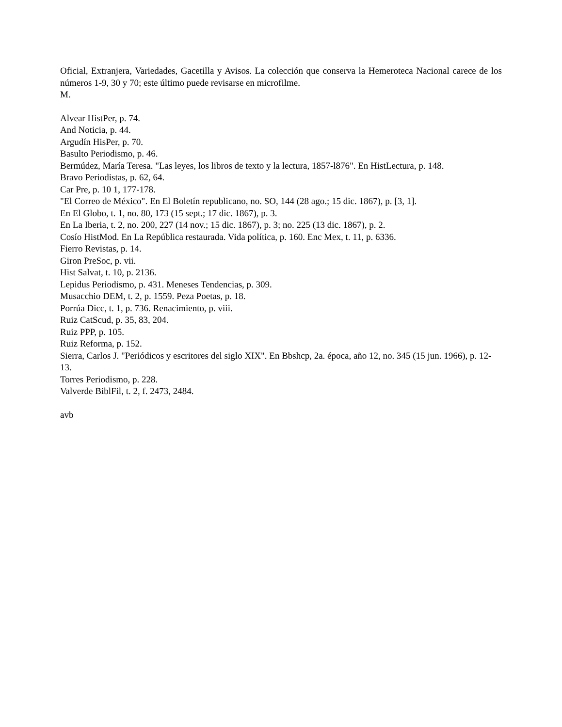Oficial, Extranjera, Variedades, Gacetilla y Avisos. La colección que conserva la Hemeroteca Nacional carece de los números 1-9, 30 y 70; este último puede revisarse en microfilme.
M.
Alvear HistPer, p. 74.
And Noticia, p. 44.
Argudín HisPer, p. 70.
Basulto Periodismo, p. 46.
Bermúdez, María Teresa. "Las leyes, los libros de texto y la lectura, 1857-l876". En HistLectura, p. 148.
Bravo Periodistas, p. 62, 64.
Car Pre, p. 10 1, 177-178.
"El Correo de México". En El Boletín republicano, no. SO, 144 (28 ago.; 15 dic. 1867), p. [3, 1].
En El Globo, t. 1, no. 80, 173 (15 sept.; 17 dic. 1867), p. 3.
En La Iberia, t. 2, no. 200, 227 (14 nov.; 15 dic. 1867), p. 3; no. 225 (13 dic. 1867), p. 2.
Cosío HistMod. En La República restaurada. Vida política, p. 160. Enc Mex, t. 11, p. 6336.
Fierro Revistas, p. 14.
Giron PreSoc, p. vii.
Hist Salvat, t. 10, p. 2136.
Lepidus Periodismo, p. 431. Meneses Tendencias, p. 309.
Musacchio DEM, t. 2, p. 1559. Peza Poetas, p. 18.
Porrúa Dicc, t. 1, p. 736. Renacimiento, p. viii.
Ruiz CatScud, p. 35, 83, 204.
Ruiz PPP, p. 105.
Ruiz Reforma, p. 152.
Sierra, Carlos J. "Periódicos y escritores del siglo XIX". En Bbshcp, 2a. época, año 12, no. 345 (15 jun. 1966), p. 12-13.
Torres Periodismo, p. 228.
Valverde BiblFil, t. 2, f. 2473, 2484.
avb